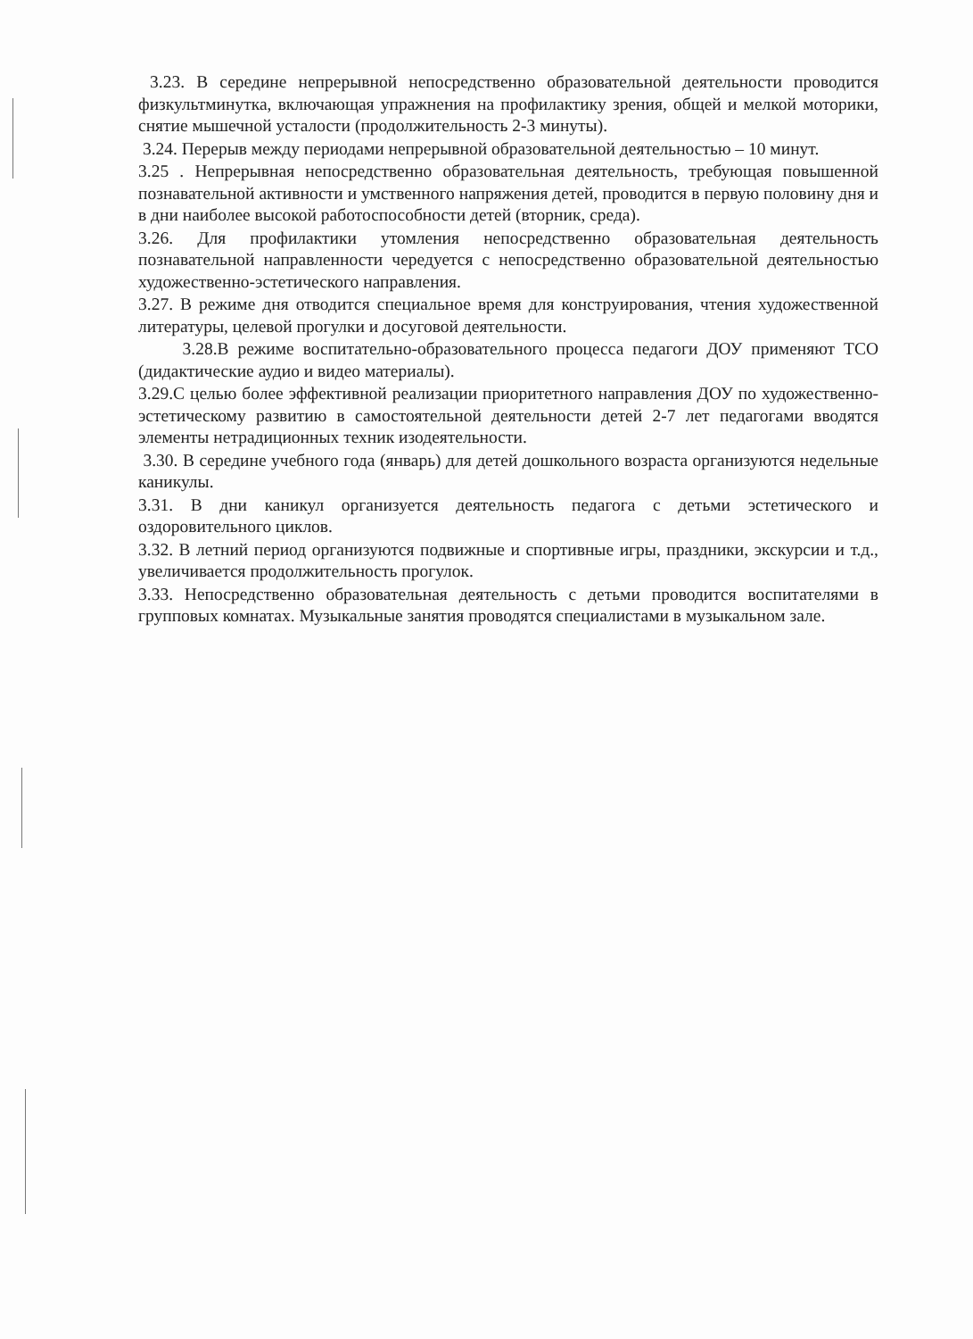3.23. В середине непрерывной непосредственно образовательной деятельности проводится физкультминутка, включающая упражнения на профилактику зрения, общей и мелкой моторики, снятие мышечной усталости (продолжительность 2-3 минуты).
3.24. Перерыв между периодами непрерывной образовательной деятельностью – 10 минут.
3.25 . Непрерывная непосредственно образовательная деятельность, требующая повышенной познавательной активности и умственного напряжения детей, проводится в первую половину дня и в дни наиболее высокой работоспособности детей (вторник, среда).
3.26. Для профилактики утомления непосредственно образовательная деятельность познавательной направленности чередуется с непосредственно образовательной деятельностью художественно-эстетического направления.
3.27. В режиме дня отводится специальное время для конструирования, чтения художественной литературы, целевой прогулки и досуговой деятельности.
3.28.В режиме воспитательно-образовательного процесса педагоги ДОУ применяют ТСО (дидактические аудио и видео материалы).
3.29.С целью более эффективной реализации приоритетного направления ДОУ по художественно-эстетическому развитию в самостоятельной деятельности детей 2-7 лет педагогами вводятся элементы нетрадиционных техник изодеятельности.
3.30. В середине учебного года (январь) для детей дошкольного возраста организуются недельные каникулы.
3.31. В дни каникул организуется деятельность педагога с детьми эстетического и оздоровительного циклов.
3.32. В летний период организуются подвижные и спортивные игры, праздники, экскурсии и т.д., увеличивается продолжительность прогулок.
3.33. Непосредственно образовательная деятельность с детьми проводится воспитателями в групповых комнатах. Музыкальные занятия проводятся специалистами в музыкальном зале.